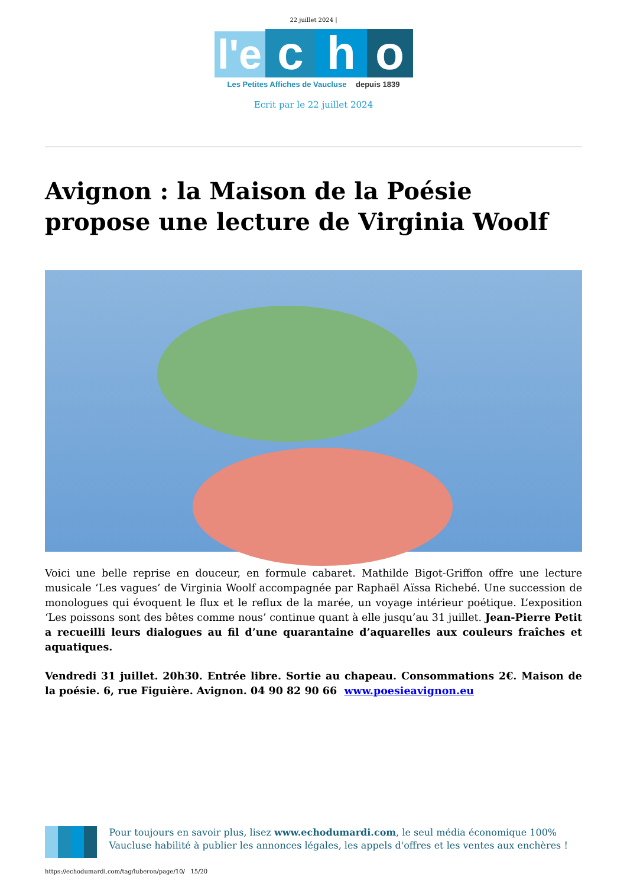22 juillet 2024 |
l'e
c
h
o
Les Petites Affiches de Vaucluse depuis 1839
Ecrit par le 22 juillet 2024
Avignon : la Maison de la Poésie propose une lecture de Virginia Woolf
Voici une belle reprise en douceur, en formule cabaret. Mathilde Bigot-Griffon offre une lecture musicale ‘Les vagues’ de Virginia Woolf accompagnée par Raphaël Aïssa Richebé. Une succession de monologues qui évoquent le flux et le reflux de la marée, un voyage intérieur poétique. L’exposition ‘Les poissons sont des bêtes comme nous’ continue quant à elle jusqu’au 31 juillet. Jean-Pierre Petit a recueilli leurs dialogues au fil d’une quarantaine d’aquarelles aux couleurs fraîches et aquatiques.
Vendredi 31 juillet. 20h30. Entrée libre. Sortie au chapeau. Consommations 2€. Maison de la poésie. 6, rue Figuière. Avignon. 04 90 82 90 66 www.poesieavignon.eu
Pour toujours en savoir plus, lisez www.echodumardi.com, le seul média économique 100% Vaucluse habilité à publier les annonces légales, les appels d'offres et les ventes aux enchères !
https://echodumardi.com/tag/luberon/page/10/ 15/20